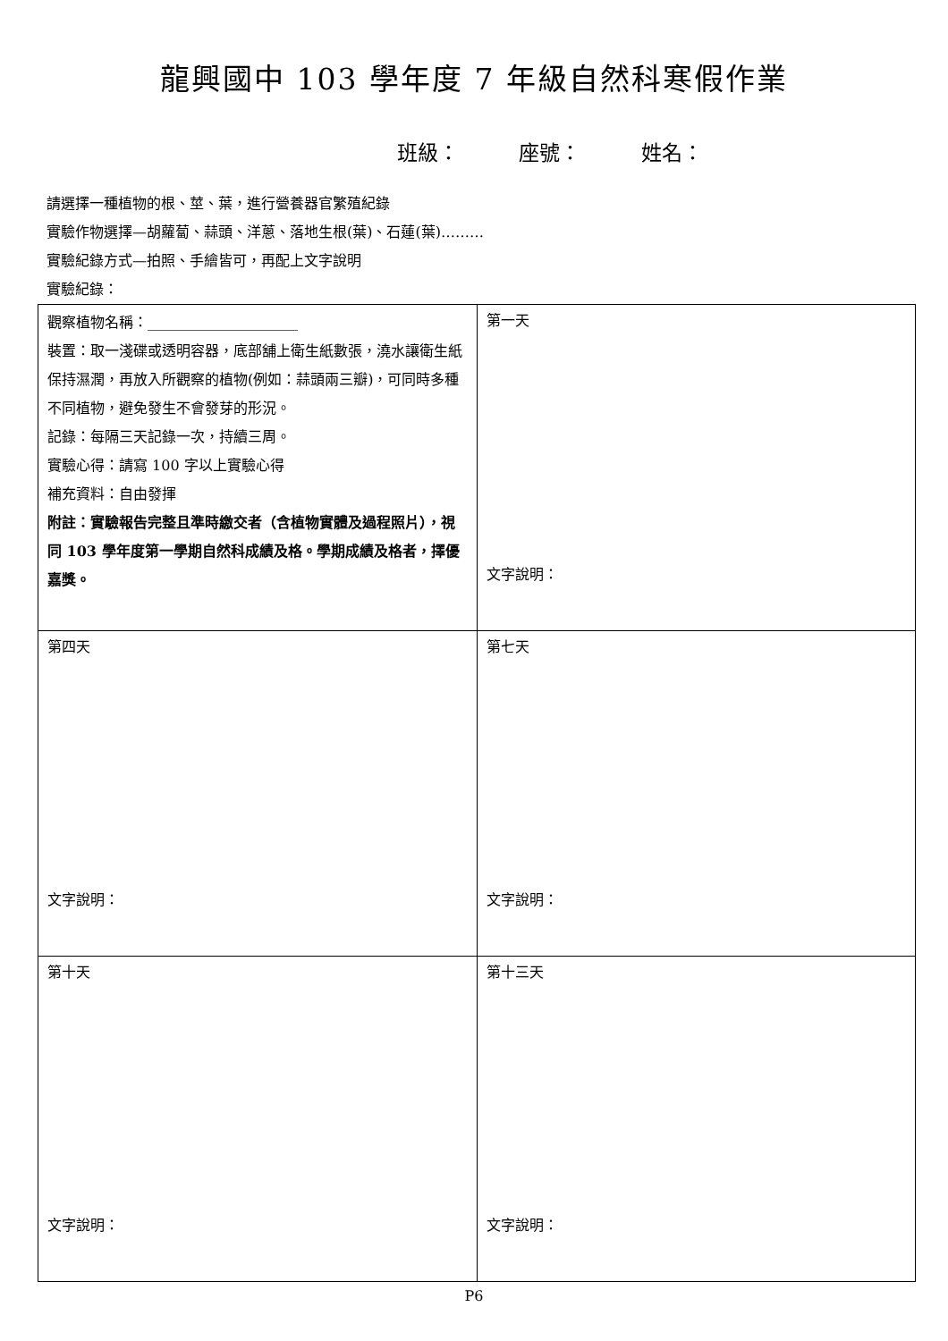龍興國中 103 學年度 7 年級自然科寒假作業
班級： 座號： 姓名：
請選擇一種植物的根、莖、葉，進行營養器官繁殖紀錄
實驗作物選擇—胡蘿蔔、蒜頭、洋蔥、落地生根(葉)、石蓮(葉)………
實驗紀錄方式—拍照、手繪皆可，再配上文字說明
實驗紀錄：
| 觀察植物名稱：_____________________ 裝置：取一淺碟或透明容器，底部舖上衛生紙數張，澆水讓衛生紙保持濕潤，再放入所觀察的植物(例如：蒜頭兩三瓣)，可同時多種不同植物，避免發生不會發芽的形況。 記錄：每隔三天記錄一次，持續三周。 實驗心得：請寫 100 字以上實驗心得 補充資料：自由發揮 附註：實驗報告完整且準時繳交者（含植物實體及過程照片），視同 103 學年度第一學期自然科成績及格。學期成績及格者，擇優嘉獎。 | 第一天 文字說明： |
| 第四天 文字說明： | 第七天 文字說明： |
| 第十天 文字說明： | 第十三天 文字說明： |
P6